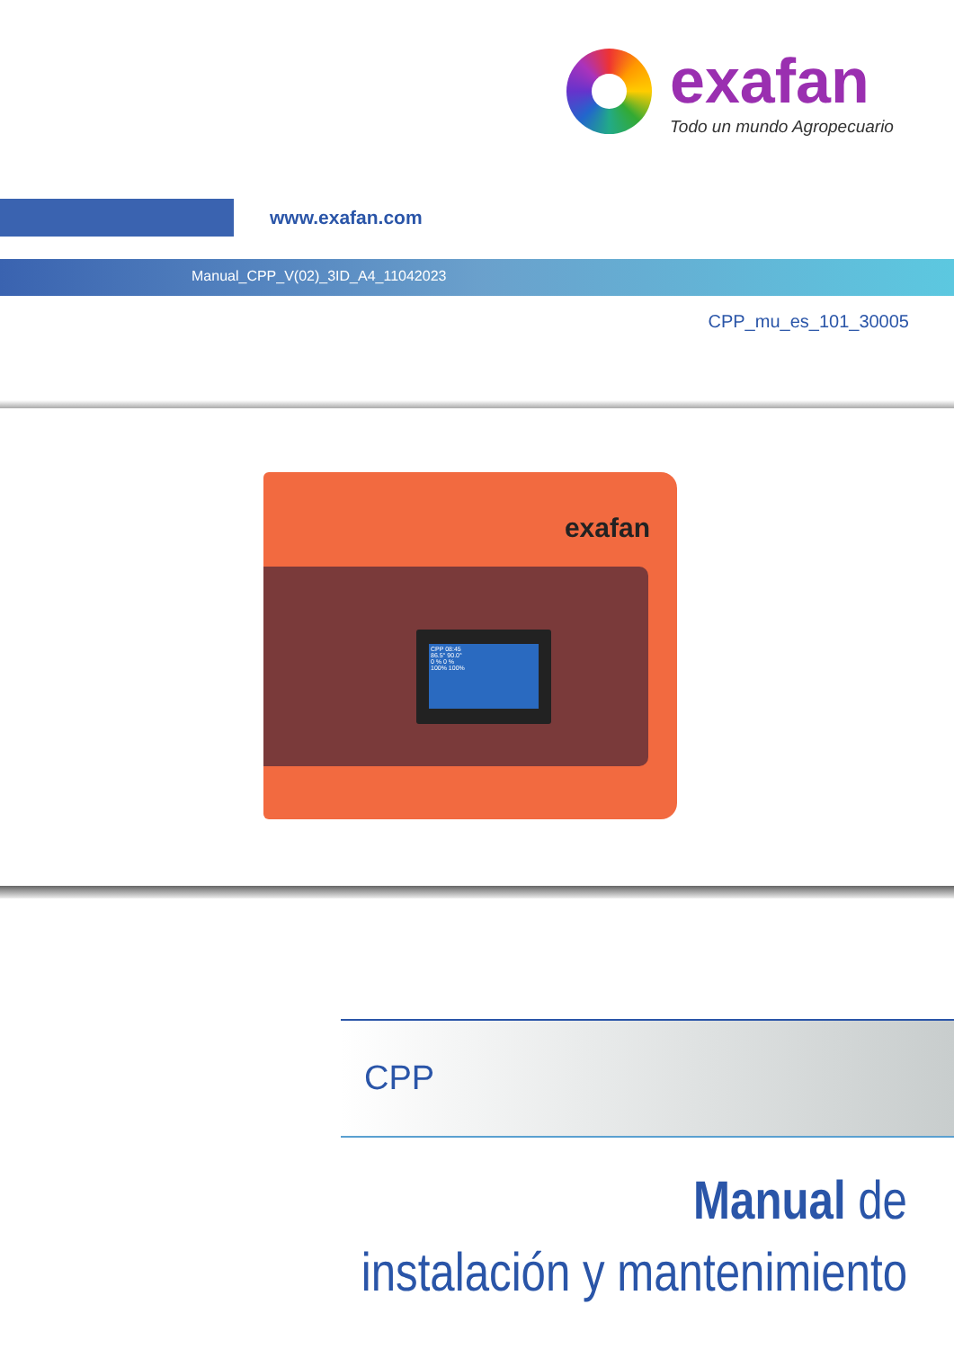exafan
Todo un mundo Agropecuario
www.exafan.com
Manual_CPP_V(02)_3ID_A4_11042023
CPP_mu_es_101_30005
exafan
CPP 08:45
86.5° 90.0°
0 % 0 %
100% 100%
CPP
Manual de
instalación y mantenimiento